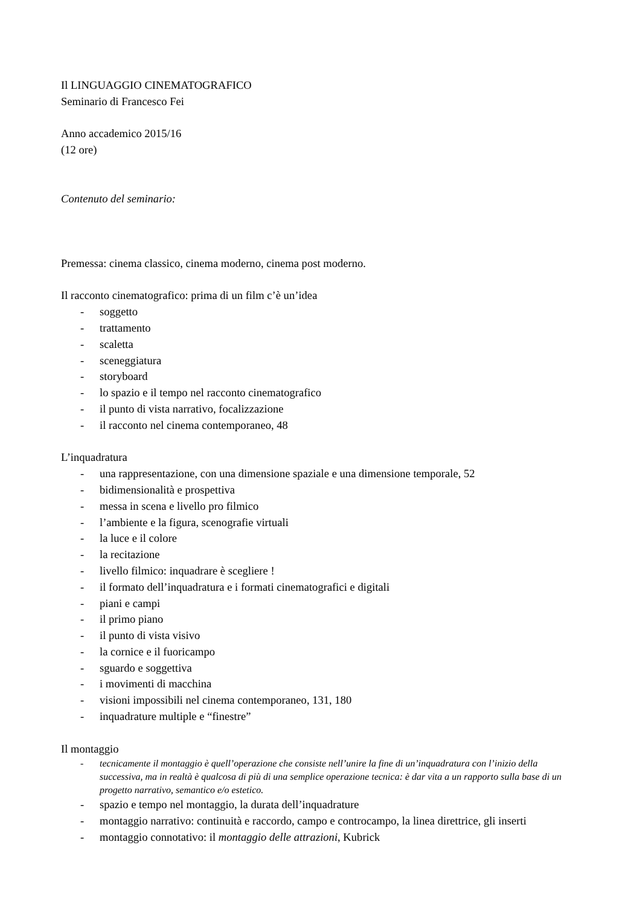Il LINGUAGGIO CINEMATOGRAFICO
Seminario di Francesco Fei
Anno accademico 2015/16
(12 ore)
Contenuto del seminario:
Premessa: cinema classico, cinema moderno, cinema post moderno.
Il racconto cinematografico: prima di un film c’è un’idea
- soggetto
- trattamento
- scaletta
- sceneggiatura
- storyboard
- lo spazio e il tempo nel racconto cinematografico
- il punto di vista narrativo, focalizzazione
- il racconto nel cinema contemporaneo, 48
L’inquadratura
- una rappresentazione, con una dimensione spaziale e una dimensione temporale, 52
- bidimensionalità e prospettiva
- messa in scena e livello pro filmico
- l’ambiente e la figura, scenografie virtuali
- la luce e il colore
- la recitazione
- livello filmico: inquadrare è scegliere !
- il formato dell’inquadratura e i formati cinematografici e digitali
- piani e campi
- il primo piano
- il punto di vista visivo
- la cornice e il fuoricampo
- sguardo e soggettiva
- i movimenti di macchina
- visioni impossibili nel cinema contemporaneo, 131, 180
- inquadrature multiple e “finestre”
Il montaggio
- tecnicamente il montaggio è quell’operazione che consiste nell’unire la fine di un’inquadratura con l’inizio della successiva, ma in realtà è qualcosa di più di una semplice operazione tecnica: è dar vita a un rapporto sulla base di un progetto narrativo, semantico e/o estetico.
- spazio e tempo nel montaggio, la durata dell’inquadrature
- montaggio narrativo: continuità e raccordo, campo e controcampo, la linea direttrice, gli inserti
- montaggio connotativo: il montaggio delle attrazioni, Kubrick